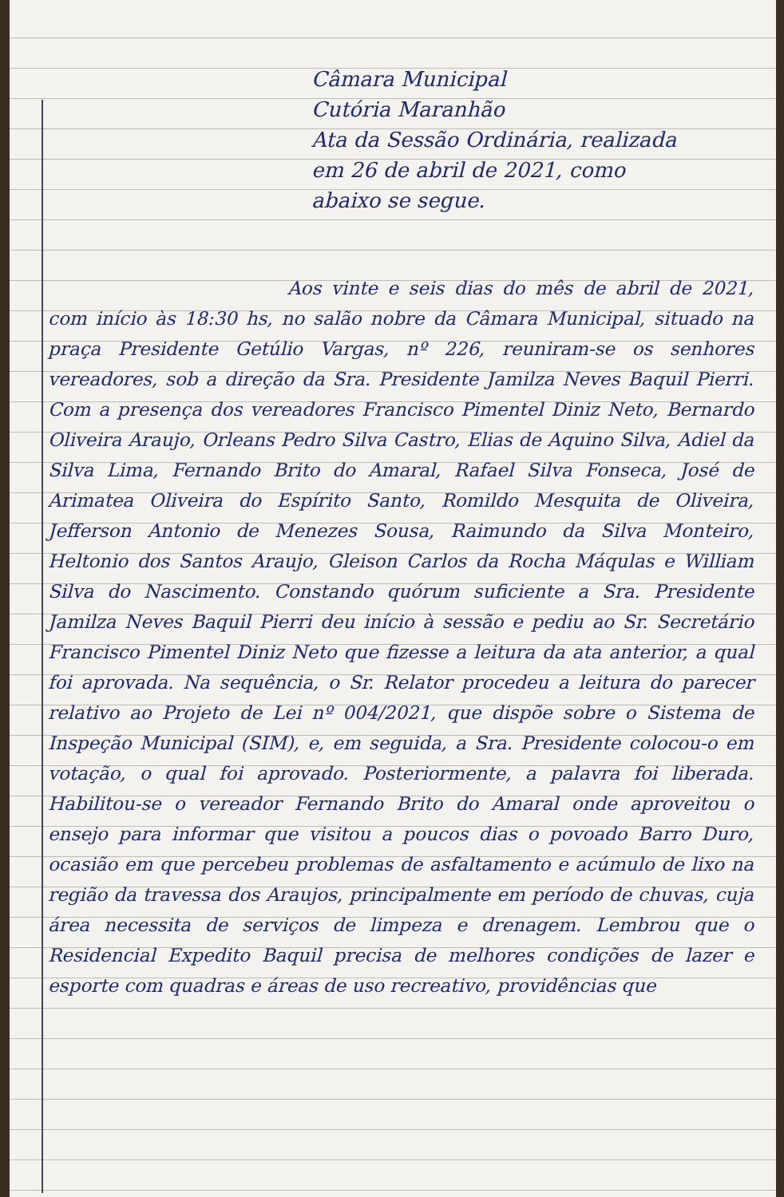Câmara Municipal
Cutória Maranhão
Ata da Sessão Ordinária, realizada
em 26 de abril de 2021, como
abaixo se segue.
Aos vinte e seis dias do mês de abril de 2021, com início às 18:30 hs, no salão nobre da Câmara Municipal, situado na praça Presidente Getúlio Vargas, nº 226, reuniram-se os senhores vereadores, sob a direção da Sra. Presidente Jamilza Neves Baquil Pierri. Com a presença dos vereadores Francisco Pimentel Diniz Neto, Bernardo Oliveira Araujo, Orleans Pedro Silva Castro, Elias de Aquino Silva, Adiel da Silva Lima, Fernando Brito do Amaral, Rafael Silva Fonseca, José de Arimatea Oliveira do Espírito Santo, Romildo Mesquita de Oliveira, Jefferson Antonio de Menezes Sousa, Raimundo da Silva Monteiro, Heltonio dos Santos Araujo, Gleison Carlos da Rocha Máqulas e William Silva do Nascimento. Constando quórum suficiente a Sra. Presidente Jamilza Neves Baquil Pierri deu início à sessão e pediu ao Sr. Secretário Francisco Pimentel Diniz Neto que fizesse a leitura da ata anterior, a qual foi aprovada. Na sequência, o Sr. Relator procedeu a leitura do parecer relativo ao Projeto de Lei nº 004/2021, que dispõe sobre o Sistema de Inspeção Municipal (SIM), e, em seguida, a Sra. Presidente colocou-o em votação, o qual foi aprovado. Posteriormente, a palavra foi liberada. Habilitou-se o vereador Fernando Brito do Amaral onde aproveitou o ensejo para informar que visitou a poucos dias o povoado Barro Duro, ocasião em que percebeu problemas de asfaltamento e acúmulo de lixo na região da travessa dos Araujos, principalmente em período de chuvas, cuja área necessita de serviços de limpeza e drenagem. Lembrou que o Residencial Expedito Baquil precisa de melhores condições de lazer e esporte com quadras e áreas de uso recreativo, providências que